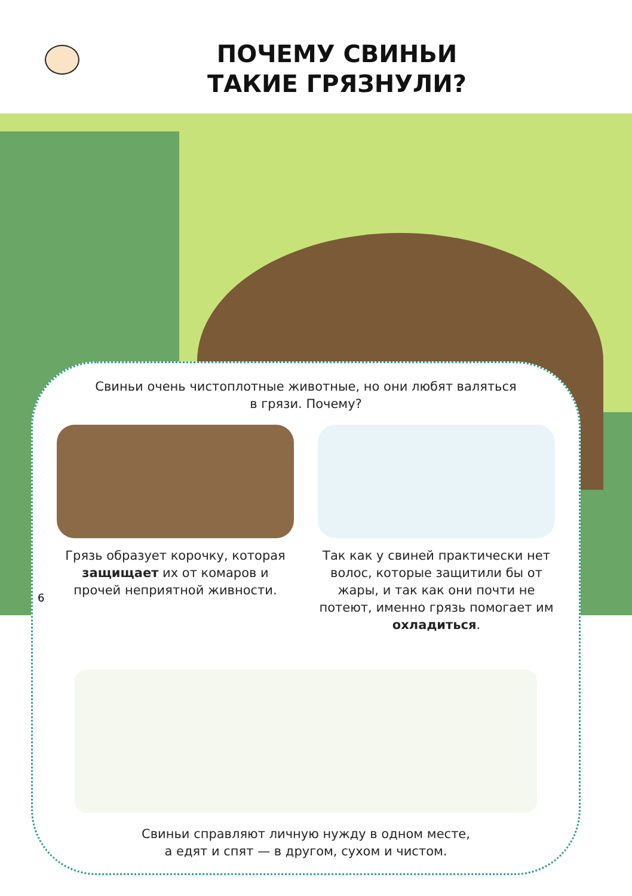ПОЧЕМУ СВИНЬИ
ТАКИЕ ГРЯЗНУЛИ?
Свиньи очень чистоплотные животные, но они любят валяться в грязи. Почему?
Грязь образует корочку, которая защищает их от комаров и прочей неприятной живности.
Так как у свиней практически нет волос, которые защитили бы от жары, и так как они почти не потеют, именно грязь помогает им охладиться.
Свиньи справляют личную нужду в одном месте,
а едят и спят — в другом, сухом и чистом.
6